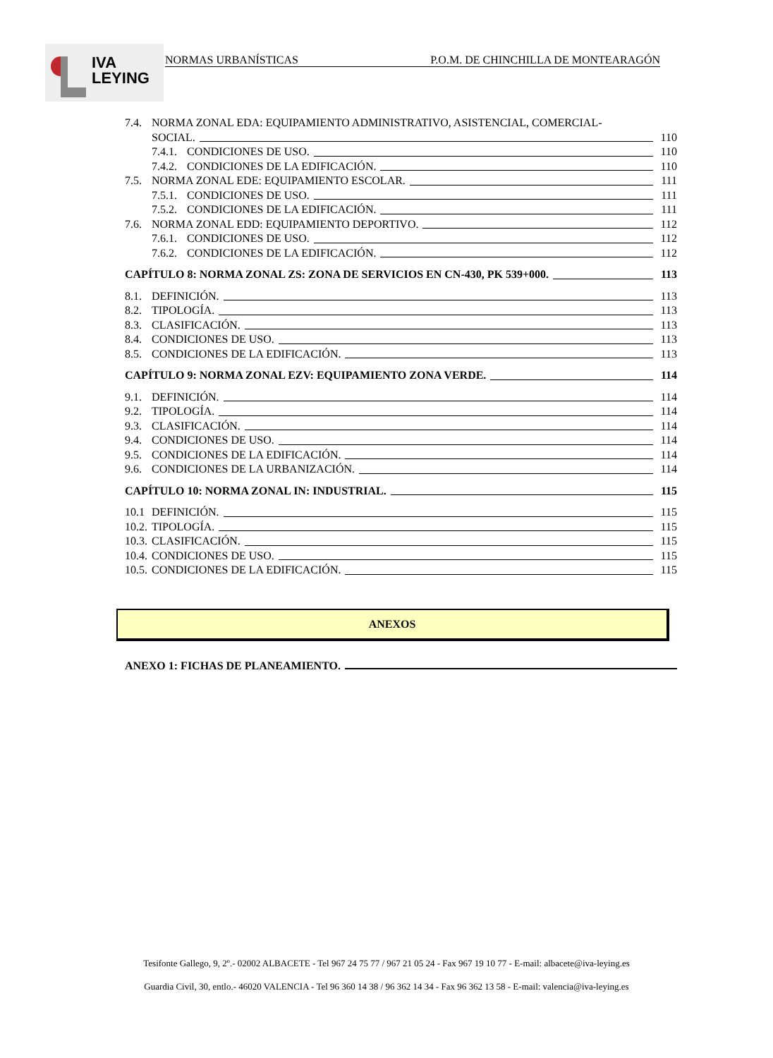IVA
LEYING
NORMAS URBANÍSTICAS P.O.M. DE CHINCHILLA DE MONTEARAGÓN
7.4. NORMA ZONAL EDA: EQUIPAMIENTO ADMINISTRATIVO, ASISTENCIAL, COMERCIAL-
SOCIAL. 110
7.4.1. CONDICIONES DE USO. 110
7.4.2. CONDICIONES DE LA EDIFICACIÓN. 110
7.5. NORMA ZONAL EDE: EQUIPAMIENTO ESCOLAR. 111
7.5.1. CONDICIONES DE USO. 111
7.5.2. CONDICIONES DE LA EDIFICACIÓN. 111
7.6. NORMA ZONAL EDD: EQUIPAMIENTO DEPORTIVO. 112
7.6.1. CONDICIONES DE USO. 112
7.6.2. CONDICIONES DE LA EDIFICACIÓN. 112
CAPÍTULO 8: NORMA ZONAL ZS: ZONA DE SERVICIOS EN CN-430, PK 539+000. 113
8.1. DEFINICIÓN. 113
8.2. TIPOLOGÍA. 113
8.3. CLASIFICACIÓN. 113
8.4. CONDICIONES DE USO. 113
8.5. CONDICIONES DE LA EDIFICACIÓN. 113
CAPÍTULO 9: NORMA ZONAL EZV: EQUIPAMIENTO ZONA VERDE. 114
9.1. DEFINICIÓN. 114
9.2. TIPOLOGÍA. 114
9.3. CLASIFICACIÓN. 114
9.4. CONDICIONES DE USO. 114
9.5. CONDICIONES DE LA EDIFICACIÓN. 114
9.6. CONDICIONES DE LA URBANIZACIÓN. 114
CAPÍTULO 10: NORMA ZONAL IN: INDUSTRIAL. 115
10.1 DEFINICIÓN. 115
10.2. TIPOLOGÍA. 115
10.3. CLASIFICACIÓN. 115
10.4. CONDICIONES DE USO. 115
10.5. CONDICIONES DE LA EDIFICACIÓN. 115
ANEXOS
ANEXO 1: FICHAS DE PLANEAMIENTO.
Tesifonte Gallego, 9, 2º.- 02002 ALBACETE - Tel 967 24 75 77 / 967 21 05 24 - Fax 967 19 10 77 - E-mail: albacete@iva-leying.es
Guardia Civil, 30, entlo.- 46020 VALENCIA - Tel 96 360 14 38 / 96 362 14 34 - Fax 96 362 13 58 - E-mail: valencia@iva-leying.es